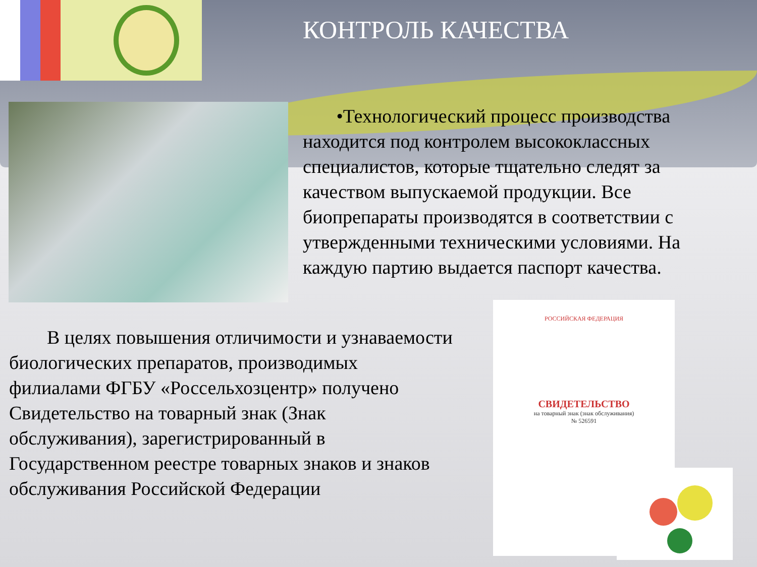КОНТРОЛЬ КАЧЕСТВА
•Технологический процесс производства находится под контролем высококлассных специалистов, которые тщательно следят за качеством выпускаемой продукции. Все биопрепараты производятся в соответствии с утвержденными техническими условиями. На каждую партию выдается паспорт качества.
В целях повышения отличимости и узнаваемости биологических препаратов, производимых филиалами ФГБУ «Россельхозцентр» получено Свидетельство на товарный знак (Знак обслуживания), зарегистрированный в Государственном реестре товарных знаков и знаков обслуживания Российской Федерации
РОССИЙСКАЯ ФЕДЕРАЦИЯ
СВИДЕТЕЛЬСТВО
на товарный знак (знак обслуживания)
№ 526591